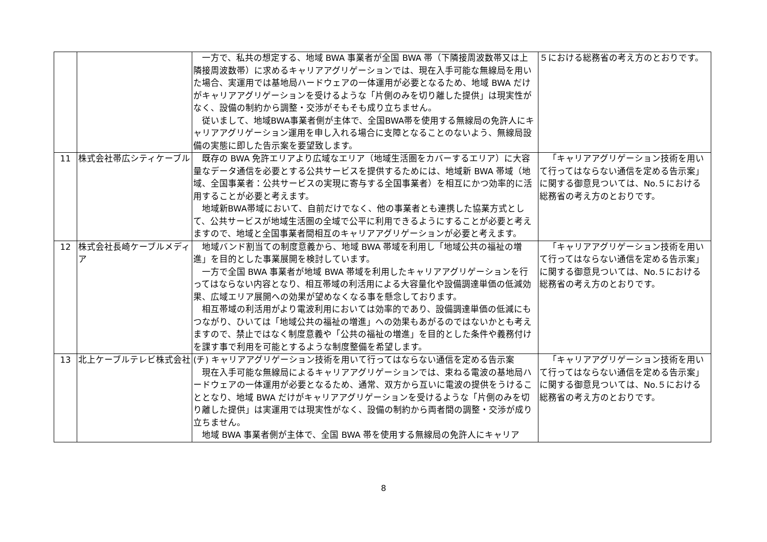| | | 一方で、私共の想定する、地域 BWA 事業者が全国 BWA 帯（下隣接周波数帯又は上隣接周波数帯）に求めるキャリアアグリゲーションでは、現在入手可能な無線局を用いた場合、実運用では基地局ハードウェアの一体運用が必要となるため、地域 BWA だけがキャリアアグリゲーションを受けるような「片側のみを切り離した提供」は現実性がなく、設備の制約から調整・交渉がそもそも成り立ちません。 従いまして、地域BWA事業者側が主体で、全国BWA帯を使用する無線局の免許人にキャリアアグリゲーション運用を申し入れる場合に支障となることのないよう、無線局設備の実態に即した告示案を要望致します。 | ５における総務省の考え方のとおりです。 |
| 11 | 株式会社帯広シティケーブル | 既存の BWA 免許エリアより広域なエリア（地域生活圏をカバーするエリア）に大容量なデータ通信を必要とする公共サービスを提供するためには、地域新 BWA 帯域（地域、全国事業者：公共サービスの実現に寄与する全国事業者）を相互にかつ効率的に活用することが必要と考えます。 地域新BWA帯域において、自前だけでなく、他の事業者とも連携した協業方式として、公共サービスが地域生活圏の全域で公平に利用できるようにすることが必要と考えますので、地域と全国事業者間相互のキャリアアグリゲーションが必要と考えます。 | 「キャリアアグリゲーション技術を用いて行ってはならない通信を定める告示案」に関する御意見ついては、No.５における総務省の考え方のとおりです。 |
| 12 | 株式会社長崎ケーブルメディア | 地域バンド割当ての制度意義から、地域 BWA 帯域を利用し「地域公共の福祉の増進」を目的とした事業展開を検討しています。 一方で全国 BWA 事業者が地域 BWA 帯域を利用したキャリアアグリゲーションを行ってはならない内容となり、相互帯域の利活用による大容量化や設備調達単価の低減効果、広域エリア展開への効果が望めなくなる事を懸念しております。 相互帯域の利活用がより電波利用においては効率的であり、設備調達単価の低減にもつながり、ひいては「地域公共の福祉の増進」への効果もあがるのではないかとも考えますので、禁止ではなく制度意義や「公共の福祉の増進」を目的とした条件や義務付けを課す事で利用を可能とするような制度整備を希望します。 | 「キャリアアグリゲーション技術を用いて行ってはならない通信を定める告示案」に関する御意見ついては、No.５における総務省の考え方のとおりです。 |
| 13 | 北上ケーブルテレビ株式会社 | (チ) キャリアアグリゲーション技術を用いて行ってはならない通信を定める告示案 現在入手可能な無線局によるキャリアアグリゲーションでは、束ねる電波の基地局ハードウェアの一体運用が必要となるため、通常、双方から互いに電波の提供をうけることとなり、地域 BWA だけがキャリアアグリゲーションを受けるような「片側のみを切り離した提供」は実運用では現実性がなく、設備の制約から両者間の調整・交渉が成り立ちません。 地域 BWA 事業者側が主体で、全国 BWA 帯を使用する無線局の免許人にキャリア | 「キャリアアグリゲーション技術を用いて行ってはならない通信を定める告示案」に関する御意見ついては、No.５における総務省の考え方のとおりです。 |
8